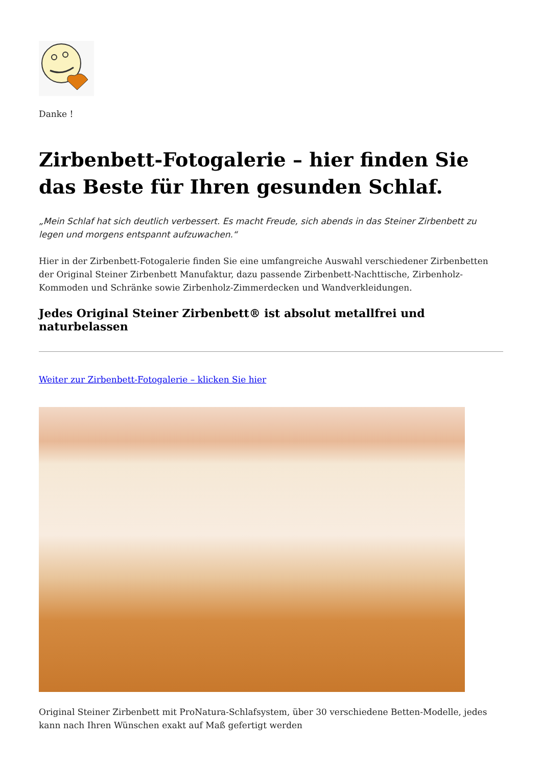Danke !
Zirbenbett-Fotogalerie – hier finden Sie das Beste für Ihren gesunden Schlaf.
„Mein Schlaf hat sich deutlich verbessert. Es macht Freude, sich abends in das Steiner Zirbenbett zu legen und morgens entspannt aufzuwachen.“
Hier in der Zirbenbett-Fotogalerie finden Sie eine umfangreiche Auswahl verschiedener Zirbenbetten der Original Steiner Zirbenbett Manufaktur, dazu passende Zirbenbett-Nachttische, Zirbenholz-Kommoden und Schränke sowie Zirbenholz-Zimmerdecken und Wandverkleidungen.
Jedes Original Steiner Zirbenbett® ist absolut metallfrei und naturbelassen
Weiter zur Zirbenbett-Fotogalerie – klicken Sie hier
Original Steiner Zirbenbett mit ProNatura-Schlafsystem, über 30 verschiedene Betten-Modelle, jedes kann nach Ihren Wünschen exakt auf Maß gefertigt werden